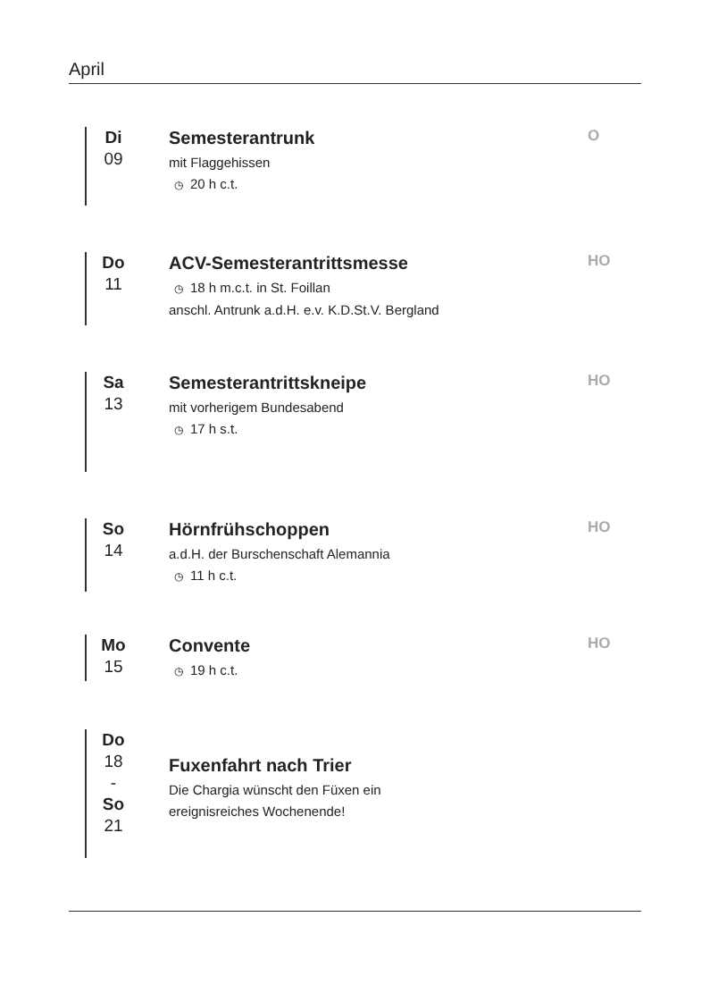April
Di
09
Semesterantrunk
mit Flaggehissen
◷ 20 h c.t.
O
Do
11
ACV-Semesterantrittsmesse
◷ 18 h m.c.t. in St. Foillan
anschl. Antrunk a.d.H. e.v. K.D.St.V. Bergland
HO
Sa
13
Semesterantrittskneipe
mit vorherigem Bundesabend
◷ 17 h s.t.
HO
So
14
Hörnfrühschoppen
a.d.H. der Burschenschaft Alemannia
◷ 11 h c.t.
HO
Mo
15
Convente
◷ 19 h c.t.
HO
Do
18
-
So
21
Fuxenfahrt nach Trier
Die Chargia wünscht den Füxen ein
ereignisreiches Wochenende!